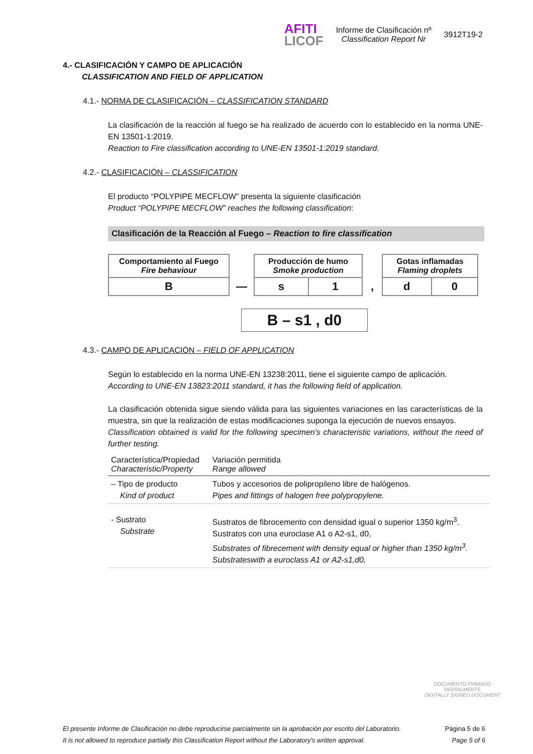AFITI
LICOF
Informe de Clasificación nº
Classification Report Nr
3912T19-2
4.- CLASIFICACIÓN Y CAMPO DE APLICACIÓN
CLASSIFICATION AND FIELD OF APPLICATION
4.1.- NORMA DE CLASIFICACIÓN – CLASSIFICATION STANDARD
La clasificación de la reacción al fuego se ha realizado de acuerdo con lo establecido en la norma UNE-EN 13501-1:2019.
Reaction to Fire classification according to UNE-EN 13501-1:2019 standard.
4.2.- CLASIFICACIÓN – CLASSIFICATION
El producto “POLYPIPE MECFLOW” presenta la siguiente clasificación
Product “POLYPIPE MECFLOW” reaches the following classification:
Clasificación de la Reacción al Fuego – Reaction to fire classification
| Comportamiento al Fuego Fire behaviour | | Producción de humo Smoke production | | | Gotas inflamadas Flaming droplets | |
| B | — | s | 1 | , | d | 0 |
B – s1 , d0
4.3.- CAMPO DE APLICACIÓN – FIELD OF APPLICATION
Según lo establecido en la norma UNE-EN 13238:2011, tiene el siguiente campo de aplicación.
According to UNE-EN 13823:2011 standard, it has the following field of application.
La clasificación obtenida sigue siendo válida para las siguientes variaciones en las características de la muestra, sin que la realización de estas modificaciones suponga la ejecución de nuevos ensayos.
Classification obtained is valid for the following specimen's characteristic variations, without the need of further testing.
| Característica/Propiedad Characteristic/Property | Variación permitida Range allowed |
| --- | --- |
| – Tipo de producto Kind of product | Tubos y accesorios de polipropileno libre de halógenos. Pipes and fittings of halogen free polypropylene. |
| - Sustrato Substrate | Sustratos de fibrocemento con densidad igual o superior 1350 kg/m<sup>3</sup>. Sustratos con una euroclase A1 o A2-s1, d0, Substrates of fibrecement with density equal or higher than 1350 kg/m<sup>3</sup>. Substrateswith a euroclass A1 or A2-s1,d0, |
DOCUMENTO FIRMADO
DIGITALMENTE
DIGITALLY SIGNED DOCUMENT
El presente Informe de Clasificación no debe reproducirse parcialmente sin la aprobación por escrito del Laboratorio.
It is not allowed to reproduce partially this Classification Report without the Laboratory's written approval.
Página 5 de 6
Page 5 of 6